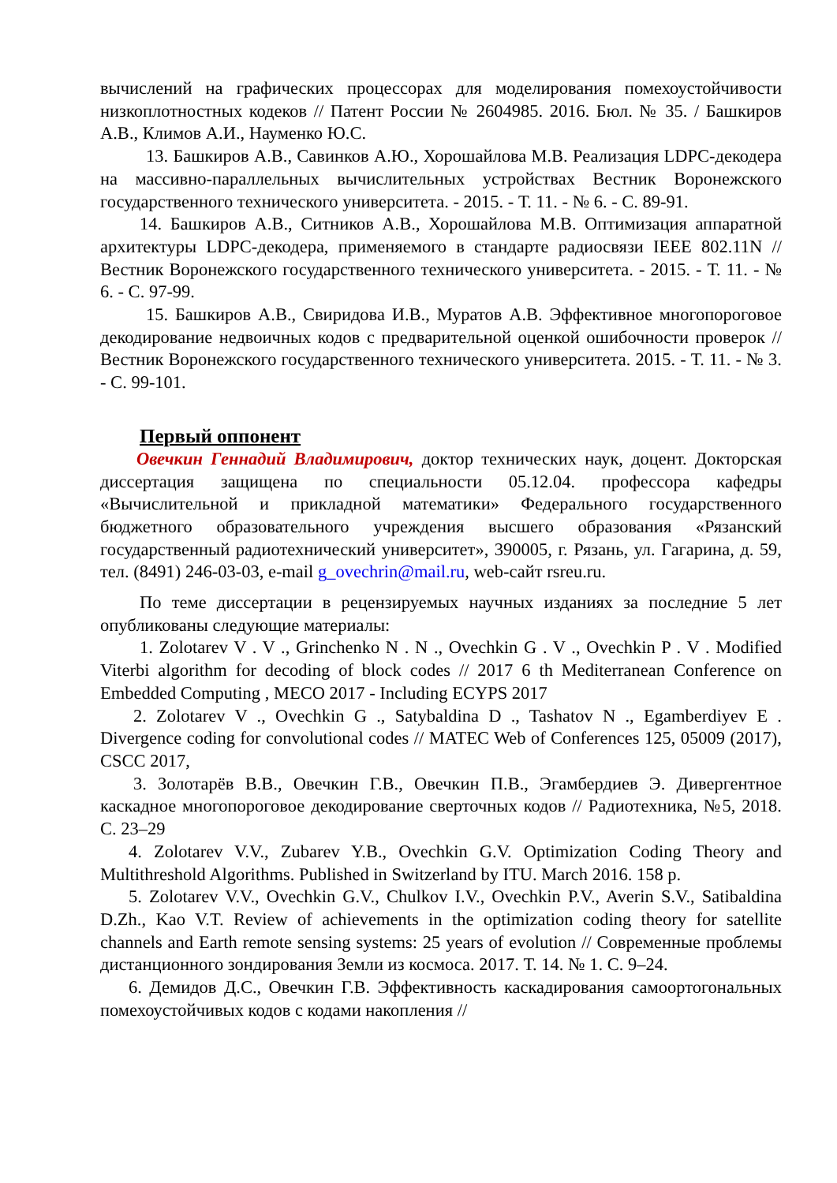вычислений на графических процессорах для моделирования помехоустойчивости низкоплотностных кодеков // Патент России № 2604985. 2016. Бюл. № 35. / Башкиров А.В., Климов А.И., Науменко Ю.С.
13. Башкиров А.В., Савинков А.Ю., Хорошайлова М.В. Реализация LDPC-декодера на массивно-параллельных вычислительных устройствах Вестник Воронежского государственного технического университета. - 2015. - Т. 11. - № 6. - С. 89-91.
14. Башкиров А.В., Ситников А.В., Хорошайлова М.В. Оптимизация аппаратной архитектуры LDPC-декодера, применяемого в стандарте радиосвязи IEEE 802.11N // Вестник Воронежского государственного технического университета. - 2015. - Т. 11. - № 6. - С. 97-99.
15. Башкиров А.В., Свиридова И.В., Муратов А.В. Эффективное многопороговое декодирование недвоичных кодов с предварительной оценкой ошибочности проверок // Вестник Воронежского государственного технического университета. 2015. - Т. 11. - № 3. - С. 99-101.
Первый оппонент
Овечкин Геннадий Владимирович, доктор технических наук, доцент. Докторская диссертация защищена по специальности 05.12.04. профессора кафедры «Вычислительной и прикладной математики» Федерального государственного бюджетного образовательного учреждения высшего образования «Рязанский государственный радиотехнический университет», 390005, г. Рязань, ул. Гагарина, д. 59, тел. (8491) 246-03-03, e-mail g_ovechrin@mail.ru, web-сайт rsreu.ru.
По теме диссертации в рецензируемых научных изданиях за последние 5 лет опубликованы следующие материалы:
1. Zolotarev V . V ., Grinchenko N . N ., Ovechkin G . V ., Ovechkin P . V . Modified Viterbi algorithm for decoding of block codes // 2017 6 th Mediterranean Conference on Embedded Computing , MECO 2017 - Including ECYPS 2017
2. Zolotarev V ., Ovechkin G ., Satybaldina D ., Tashatov N ., Egamberdiyev E . Divergence coding for convolutional codes // MATEC Web of Conferences 125, 05009 (2017), CSCC 2017,
3. Золотарёв В.В., Овечкин Г.В., Овечкин П.В., Эгамбердиев Э. Дивергентное каскадное многопороговое декодирование сверточных кодов // Радиотехника, №5, 2018. С. 23–29
4. Zolotarev V.V., Zubarev Y.B., Ovechkin G.V. Optimization Coding Theory and Multithreshold Algorithms. Published in Switzerland by ITU. March 2016. 158 p.
5. Zolotarev V.V., Ovechkin G.V., Chulkov I.V., Ovechkin P.V., Averin S.V., Satibaldina D.Zh., Kao V.T. Review of achievements in the optimization coding theory for satellite channels and Earth remote sensing systems: 25 years of evolution // Современные проблемы дистанционного зондирования Земли из космоса. 2017. Т. 14. № 1. С. 9–24.
6. Демидов Д.С., Овечкин Г.В. Эффективность каскадирования самоортогональных помехоустойчивых кодов с кодами накопления //